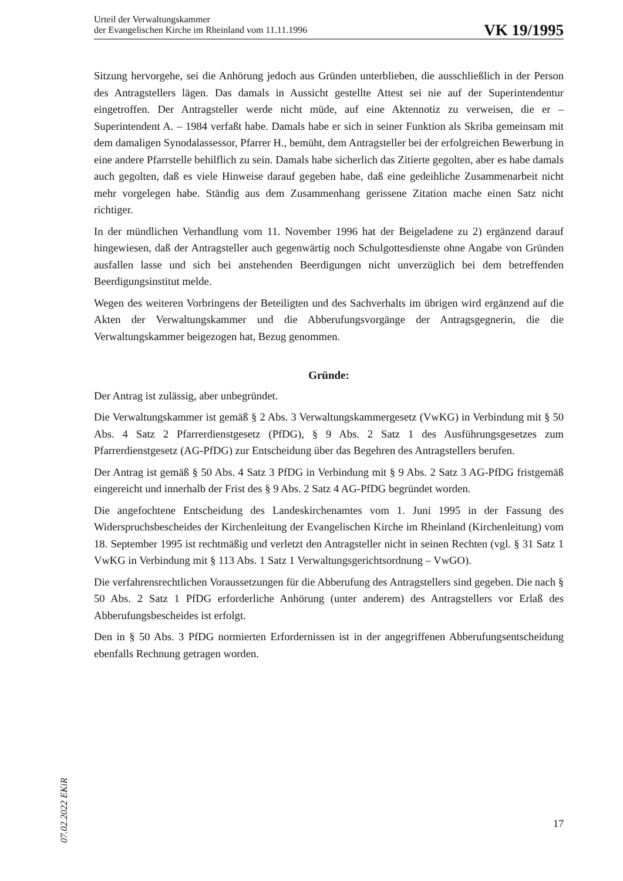Urteil der Verwaltungskammer
der Evangelischen Kirche im Rheinland vom 11.11.1996
VK 19/1995
Sitzung hervorgehe, sei die Anhörung jedoch aus Gründen unterblieben, die ausschließlich in der Person des Antragstellers lägen. Das damals in Aussicht gestellte Attest sei nie auf der Superintendentur eingetroffen. Der Antragsteller werde nicht müde, auf eine Aktennotiz zu verweisen, die er – Superintendent A. – 1984 verfaßt habe. Damals habe er sich in seiner Funktion als Skriba gemeinsam mit dem damaligen Synodalassessor, Pfarrer H., bemüht, dem Antragsteller bei der erfolgreichen Bewerbung in eine andere Pfarrstelle behilflich zu sein. Damals habe sicherlich das Zitierte gegolten, aber es habe damals auch gegolten, daß es viele Hinweise darauf gegeben habe, daß eine gedeihliche Zusammenarbeit nicht mehr vorgelegen habe. Ständig aus dem Zusammenhang gerissene Zitation mache einen Satz nicht richtiger.
In der mündlichen Verhandlung vom 11. November 1996 hat der Beigeladene zu 2) ergänzend darauf hingewiesen, daß der Antragsteller auch gegenwärtig noch Schulgottesdienste ohne Angabe von Gründen ausfallen lasse und sich bei anstehenden Beerdigungen nicht unverzüglich bei dem betreffenden Beerdigungsinstitut melde.
Wegen des weiteren Vorbringens der Beteiligten und des Sachverhalts im übrigen wird ergänzend auf die Akten der Verwaltungskammer und die Abberufungsvorgänge der Antragsgegnerin, die die Verwaltungskammer beigezogen hat, Bezug genommen.
Gründe:
Der Antrag ist zulässig, aber unbegründet.
Die Verwaltungskammer ist gemäß § 2 Abs. 3 Verwaltungskammergesetz (VwKG) in Verbindung mit § 50 Abs. 4 Satz 2 Pfarrerdienstgesetz (PfDG), § 9 Abs. 2 Satz 1 des Ausführungsgesetzes zum Pfarrerdienstgesetz (AG-PfDG) zur Entscheidung über das Begehren des Antragstellers berufen.
Der Antrag ist gemäß § 50 Abs. 4 Satz 3 PfDG in Verbindung mit § 9 Abs. 2 Satz 3 AG-PfDG fristgemäß eingereicht und innerhalb der Frist des § 9 Abs. 2 Satz 4 AG-PfDG begründet worden.
Die angefochtene Entscheidung des Landeskirchenamtes vom 1. Juni 1995 in der Fassung des Widerspruchsbescheides der Kirchenleitung der Evangelischen Kirche im Rheinland (Kirchenleitung) vom 18. September 1995 ist rechtmäßig und verletzt den Antragsteller nicht in seinen Rechten (vgl. § 31 Satz 1 VwKG in Verbindung mit § 113 Abs. 1 Satz 1 Verwaltungsgerichtsordnung – VwGO).
Die verfahrensrechtlichen Voraussetzungen für die Abberufung des Antragstellers sind gegeben. Die nach § 50 Abs. 2 Satz 1 PfDG erforderliche Anhörung (unter anderem) des Antragstellers vor Erlaß des Abberufungsbescheides ist erfolgt.
Den in § 50 Abs. 3 PfDG normierten Erfordernissen ist in der angegriffenen Abberufungsentscheidung ebenfalls Rechnung getragen worden.
07.02.2022 EKiR
17